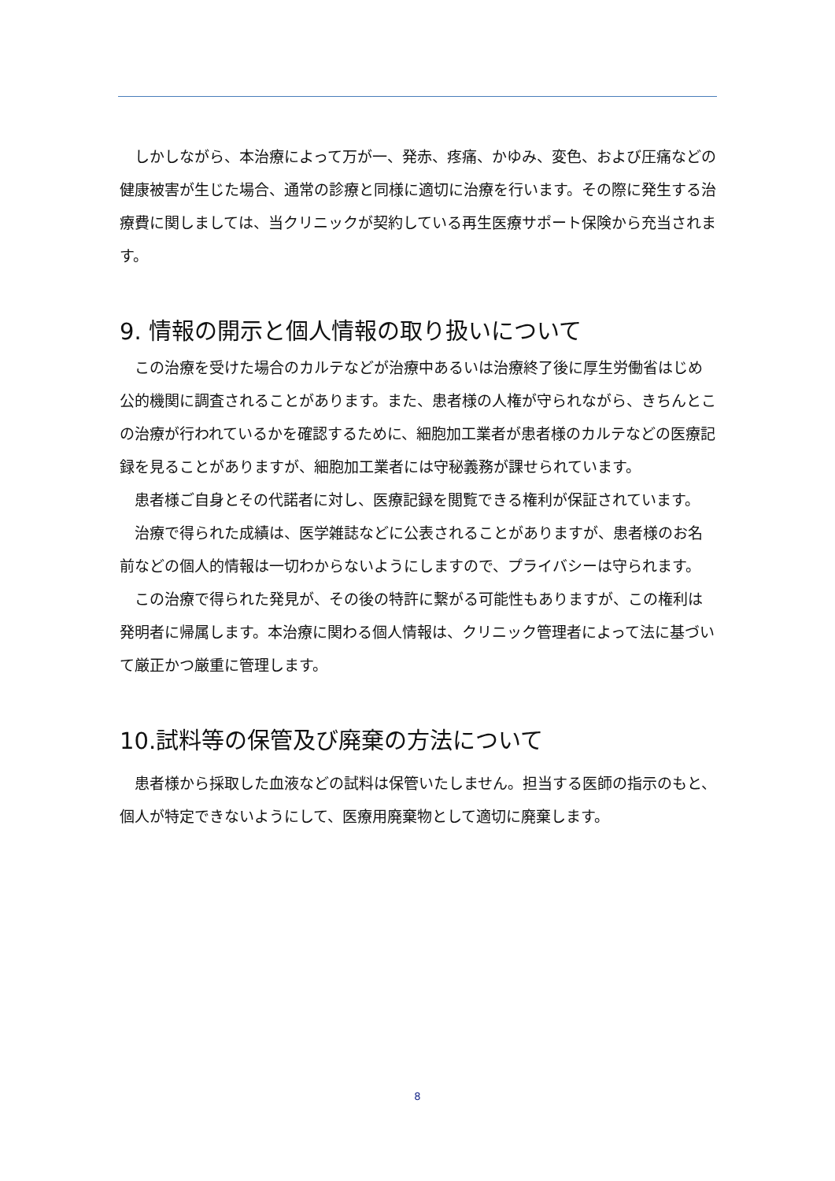しかしながら、本治療によって万が一、発赤、疼痛、かゆみ、変色、および圧痛などの健康被害が生じた場合、通常の診療と同様に適切に治療を行います。その際に発生する治療費に関しましては、当クリニックが契約している再生医療サポート保険から充当されます。
9. 情報の開示と個人情報の取り扱いについて
　この治療を受けた場合のカルテなどが治療中あるいは治療終了後に厚生労働省はじめ公的機関に調査されることがあります。また、患者様の人権が守られながら、きちんとこの治療が行われているかを確認するために、細胞加工業者が患者様のカルテなどの医療記録を見ることがありますが、細胞加工業者には守秘義務が課せられています。
　患者様ご自身とその代諾者に対し、医療記録を閲覧できる権利が保証されています。
　治療で得られた成績は、医学雑誌などに公表されることがありますが、患者様のお名前などの個人的情報は一切わからないようにしますので、プライバシーは守られます。
　この治療で得られた発見が、その後の特許に繋がる可能性もありますが、この権利は発明者に帰属します。本治療に関わる個人情報は、クリニック管理者によって法に基づいて厳正かつ厳重に管理します。
10.試料等の保管及び廃棄の方法について
　患者様から採取した血液などの試料は保管いたしません。担当する医師の指示のもと、個人が特定できないようにして、医療用廃棄物として適切に廃棄します。
8